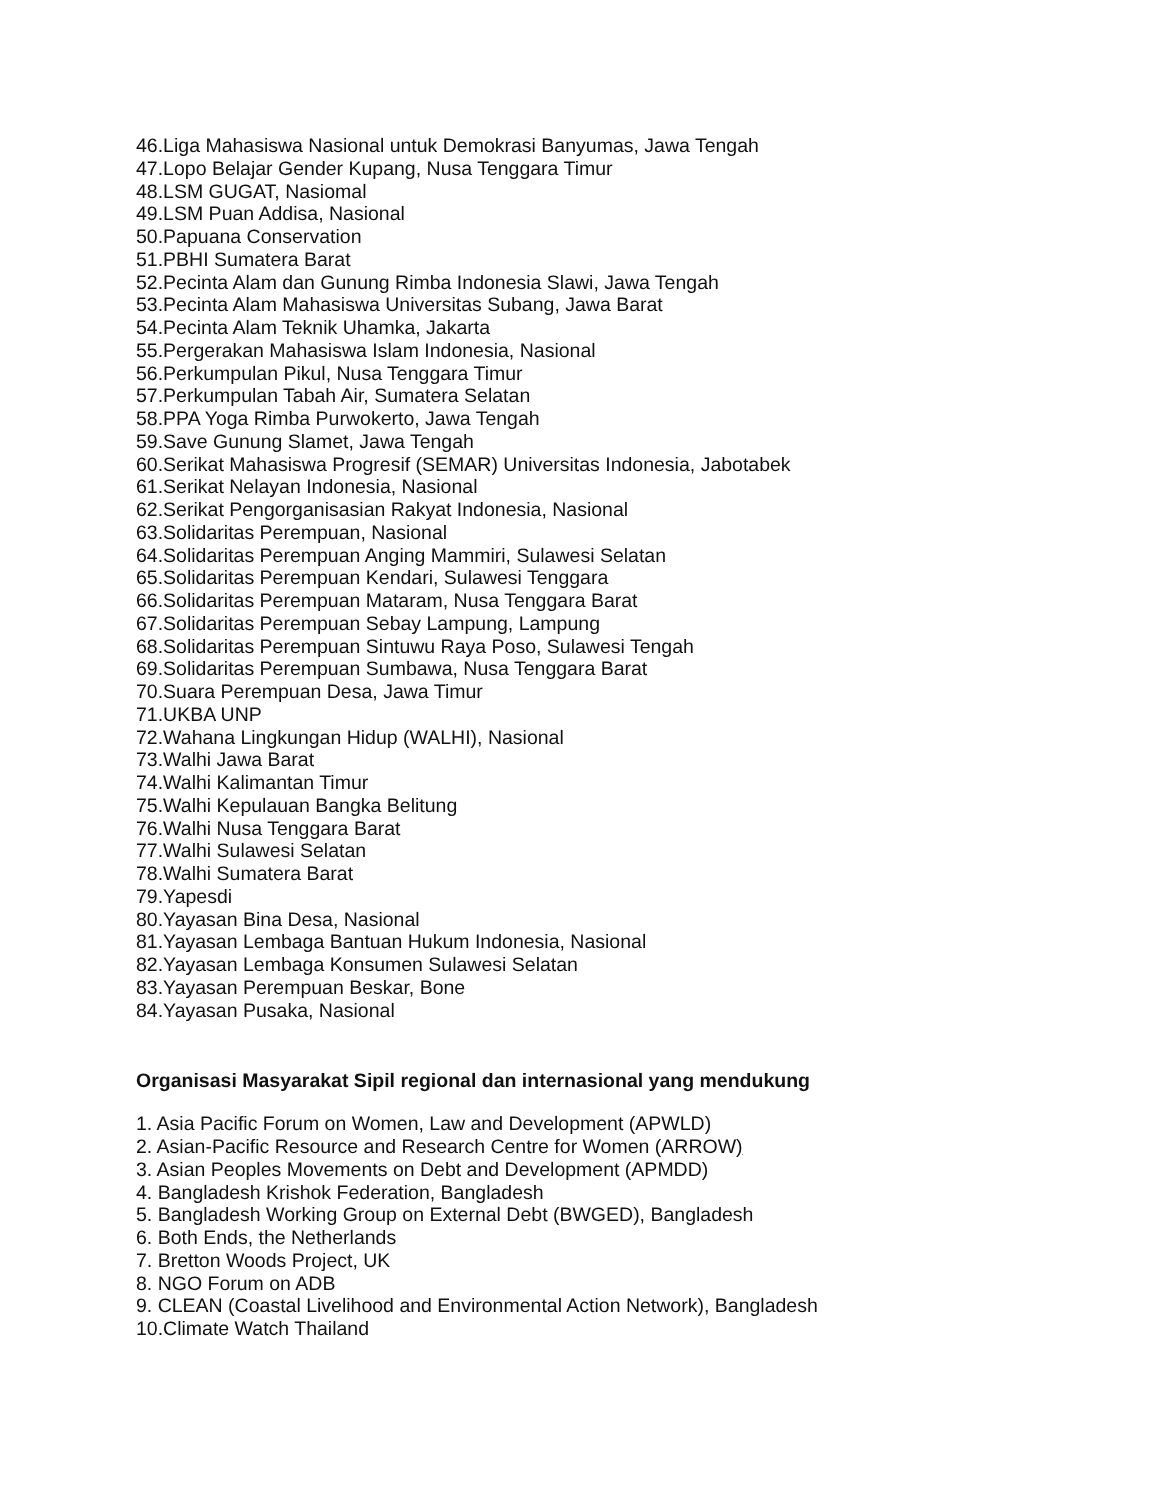46.Liga Mahasiswa Nasional untuk Demokrasi Banyumas, Jawa Tengah
47.Lopo Belajar Gender Kupang, Nusa Tenggara Timur
48.LSM GUGAT, Nasiomal
49.LSM Puan Addisa, Nasional
50.Papuana Conservation
51.PBHI Sumatera Barat
52.Pecinta Alam dan Gunung Rimba Indonesia Slawi, Jawa Tengah
53.Pecinta Alam Mahasiswa Universitas Subang, Jawa Barat
54.Pecinta Alam Teknik Uhamka, Jakarta
55.Pergerakan Mahasiswa Islam Indonesia, Nasional
56.Perkumpulan Pikul, Nusa Tenggara Timur
57.Perkumpulan Tabah Air, Sumatera Selatan
58.PPA Yoga Rimba Purwokerto, Jawa Tengah
59.Save Gunung Slamet, Jawa Tengah
60.Serikat Mahasiswa Progresif (SEMAR) Universitas Indonesia, Jabotabek
61.Serikat Nelayan Indonesia, Nasional
62.Serikat Pengorganisasian Rakyat Indonesia, Nasional
63.Solidaritas Perempuan, Nasional
64.Solidaritas Perempuan Anging Mammiri, Sulawesi Selatan
65.Solidaritas Perempuan Kendari, Sulawesi Tenggara
66.Solidaritas Perempuan Mataram, Nusa Tenggara Barat
67.Solidaritas Perempuan Sebay Lampung, Lampung
68.Solidaritas Perempuan Sintuwu Raya Poso, Sulawesi Tengah
69.Solidaritas Perempuan Sumbawa, Nusa Tenggara Barat
70.Suara Perempuan Desa, Jawa Timur
71.UKBA UNP
72.Wahana Lingkungan Hidup (WALHI), Nasional
73.Walhi Jawa Barat
74.Walhi Kalimantan Timur
75.Walhi Kepulauan Bangka Belitung
76.Walhi Nusa Tenggara Barat
77.Walhi Sulawesi Selatan
78.Walhi Sumatera Barat
79.Yapesdi
80.Yayasan Bina Desa, Nasional
81.Yayasan Lembaga Bantuan Hukum Indonesia, Nasional
82.Yayasan Lembaga Konsumen Sulawesi Selatan
83.Yayasan Perempuan Beskar, Bone
84.Yayasan Pusaka, Nasional
Organisasi Masyarakat Sipil regional dan internasional yang mendukung
1. Asia Pacific Forum on Women, Law and Development (APWLD)
2. Asian-Pacific Resource and Research Centre for Women (ARROW)
3. Asian Peoples Movements on Debt and Development (APMDD)
4. Bangladesh Krishok Federation, Bangladesh
5. Bangladesh Working Group on External Debt (BWGED), Bangladesh
6. Both Ends, the Netherlands
7. Bretton Woods Project, UK
8. NGO Forum on ADB
9. CLEAN (Coastal Livelihood and Environmental Action Network), Bangladesh
10.Climate Watch Thailand